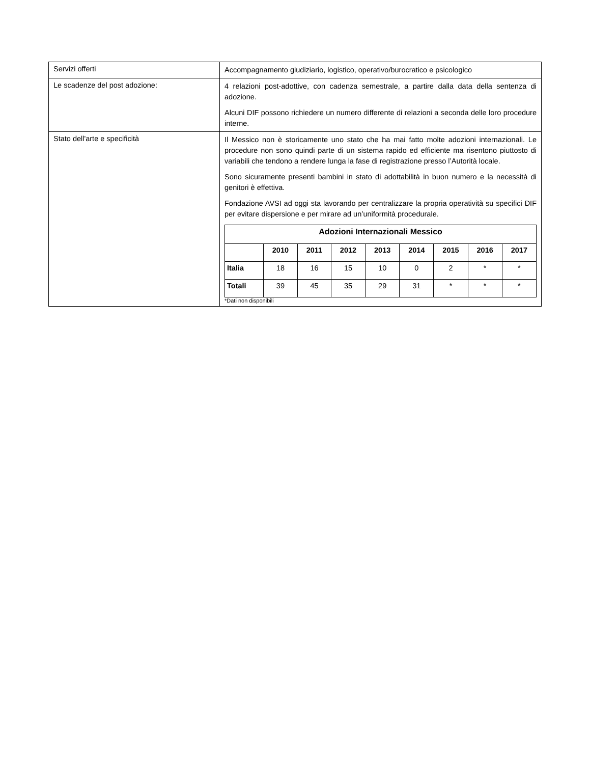| Servizi offerti | Accompagnamento giudiziario, logistico, operativo/burocratico e psicologico |
| Le scadenze del post adozione: | 4 relazioni post-adottive, con cadenza semestrale, a partire dalla data della sentenza di adozione. Alcuni DIF possono richiedere un numero differente di relazioni a seconda delle loro procedure interne. |
| Stato dell'arte e specificità | Il Messico non è storicamente uno stato che ha mai fatto molte adozioni internazionali. Le procedure non sono quindi parte di un sistema rapido ed efficiente ma risentono piuttosto di variabili che tendono a rendere lunga la fase di registrazione presso l’Autorità locale. Sono sicuramente presenti bambini in stato di adottabilità in buon numero e la necessità di genitori è effettiva. Fondazione AVSI ad oggi sta lavorando per centralizzare la propria operatività su specifici DIF per evitare dispersione e per mirare ad un’uniformità procedurale. / Adozioni Internazionali Messico / / / / / / / / / / --- / --- / --- / --- / --- / --- / --- / --- / --- / / / 2010 / 2011 / 2012 / 2013 / 2014 / 2015 / 2016 / 2017 / / Italia / 18 / 16 / 15 / 10 / 0 / 2 / * / * / / Totali / 39 / 45 / 35 / 29 / 31 / * / * / * / *Dati non disponibili |